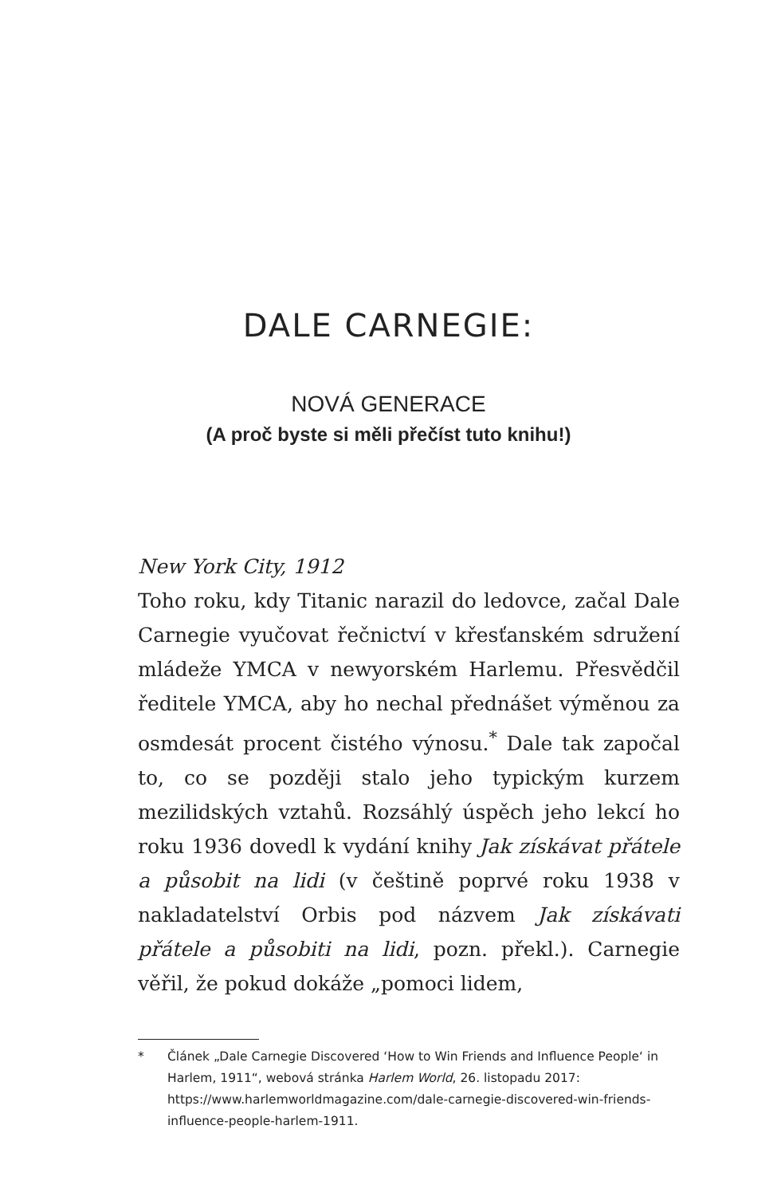DALE CARNEGIE:
NOVÁ GENERACE
(A proč byste si měli přečíst tuto knihu!)
New York City, 1912
Toho roku, kdy Titanic narazil do ledovce, začal Dale Carnegie vyučovat řečnictví v křesťanském sdružení mládeže YMCA v newyorském Harlemu. Přesvědčil ředitele YMCA, aby ho nechal přednášet výměnou za osmdesát procent čistého výnosu.<sup>*</sup> Dale tak započal to, co se později stalo jeho typickým kurzem mezilidských vztahů. Rozsáhlý úspěch jeho lekcí ho roku 1936 dovedl k vydání knihy Jak získávat přátele a působit na lidi (v češtině poprvé roku 1938 v nakladatelství Orbis pod názvem Jak získávati přátele a působiti na lidi, pozn. překl.). Carnegie věřil, že pokud dokáže „pomoci lidem,
* Článek „Dale Carnegie Discovered ‘How to Win Friends and Influence People‘ in Harlem, 1911“, webová stránka Harlem World, 26. listopadu 2017: https://www.harlemworldmagazine.com/dale-carnegie-discovered-win-friends-influence-people-harlem-1911.